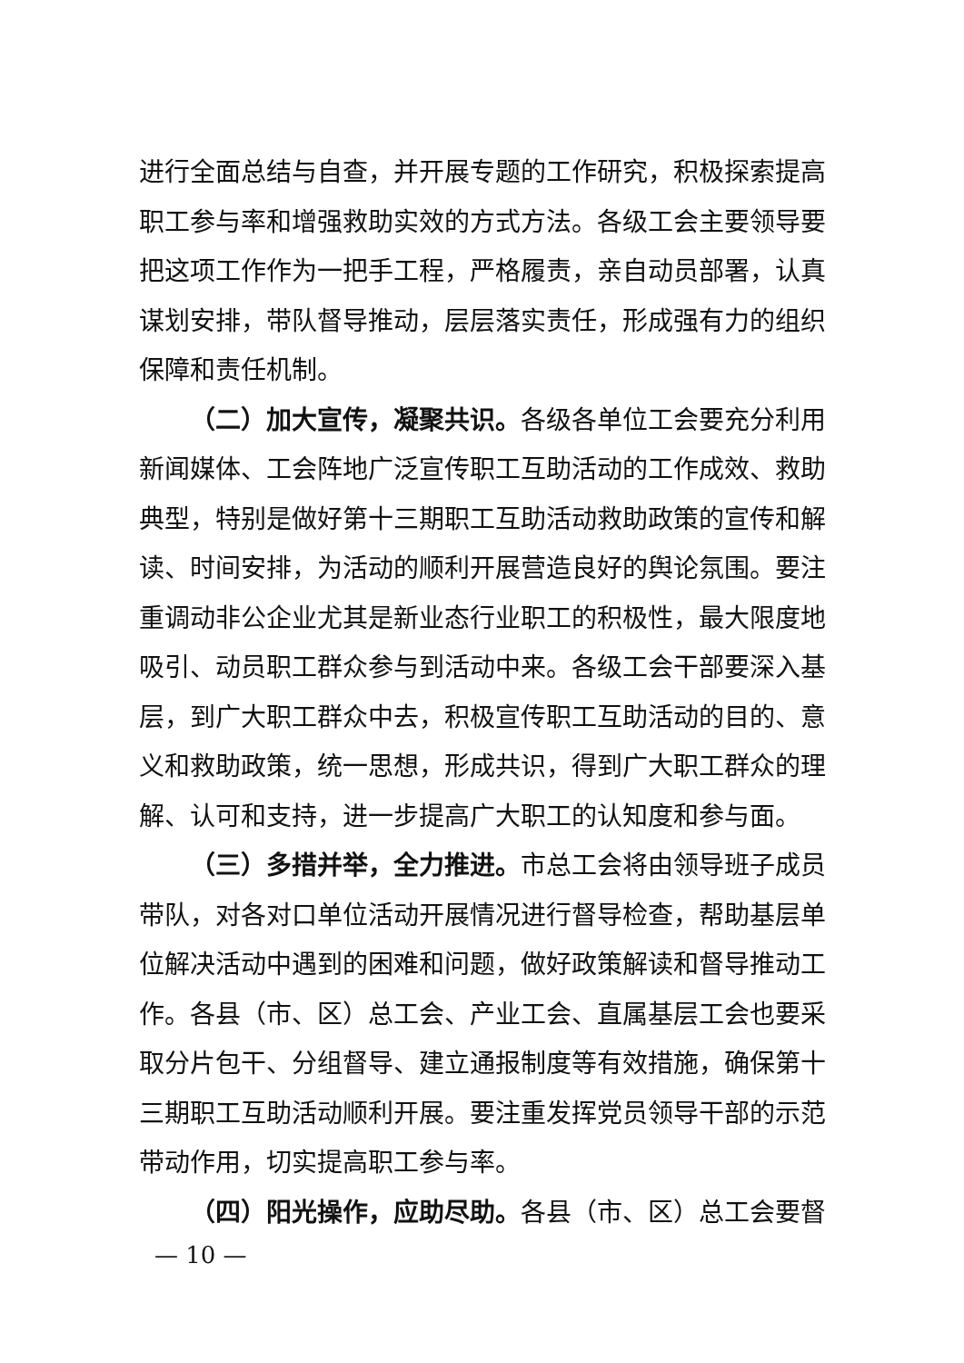进行全面总结与自查，并开展专题的工作研究，积极探索提高职工参与率和增强救助实效的方式方法。各级工会主要领导要把这项工作作为一把手工程，严格履责，亲自动员部署，认真谋划安排，带队督导推动，层层落实责任，形成强有力的组织保障和责任机制。
（二）加大宣传，凝聚共识。各级各单位工会要充分利用新闻媒体、工会阵地广泛宣传职工互助活动的工作成效、救助典型，特别是做好第十三期职工互助活动救助政策的宣传和解读、时间安排，为活动的顺利开展营造良好的舆论氛围。要注重调动非公企业尤其是新业态行业职工的积极性，最大限度地吸引、动员职工群众参与到活动中来。各级工会干部要深入基层，到广大职工群众中去，积极宣传职工互助活动的目的、意义和救助政策，统一思想，形成共识，得到广大职工群众的理解、认可和支持，进一步提高广大职工的认知度和参与面。
（三）多措并举，全力推进。市总工会将由领导班子成员带队，对各对口单位活动开展情况进行督导检查，帮助基层单位解决活动中遇到的困难和问题，做好政策解读和督导推动工作。各县（市、区）总工会、产业工会、直属基层工会也要采取分片包干、分组督导、建立通报制度等有效措施，确保第十三期职工互助活动顺利开展。要注重发挥党员领导干部的示范带动作用，切实提高职工参与率。
（四）阳光操作，应助尽助。各县（市、区）总工会要督
— 10 —